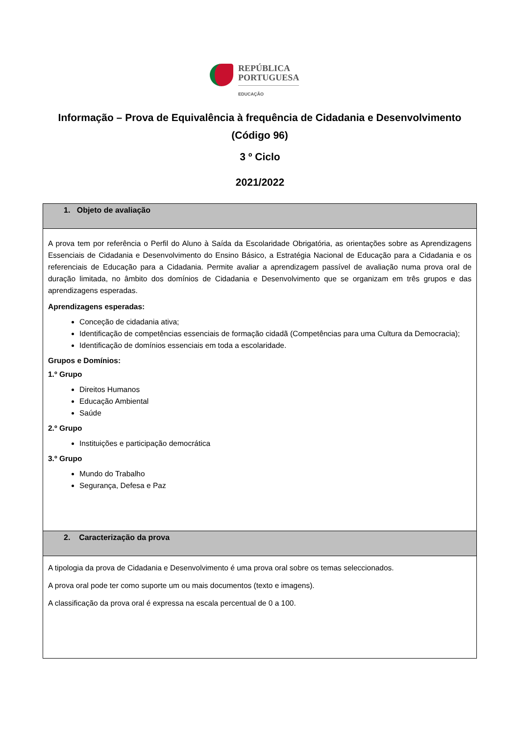REPÚBLICA
PORTUGUESA
EDUCAÇÃO
Informação – Prova de Equivalência à frequência de Cidadania e Desenvolvimento (Código 96)
3 º Ciclo
2021/2022
| 1. Objeto de avaliação |
| --- |
| A prova tem por referência o Perfil do Aluno à Saída da Escolaridade Obrigatória, as orientações sobre as Aprendizagens Essenciais de Cidadania e Desenvolvimento do Ensino Básico, a Estratégia Nacional de Educação para a Cidadania e os referenciais de Educação para a Cidadania. Permite avaliar a aprendizagem passível de avaliação numa prova oral de duração limitada, no âmbito dos domínios de Cidadania e Desenvolvimento que se organizam em três grupos e das aprendizagens esperadas. Aprendizagens esperadas: Conceção de cidadania ativa; Identificação de competências essenciais de formação cidadã (Competências para uma Cultura da Democracia); Identificação de domínios essenciais em toda a escolaridade. Grupos e Domínios: 1.º Grupo Direitos Humanos Educação Ambiental Saúde 2.º Grupo Instituições e participação democrática 3.º Grupo Mundo do Trabalho Segurança, Defesa e Paz |
| 2. Caracterização da prova |
| A tipologia da prova de Cidadania e Desenvolvimento é uma prova oral sobre os temas seleccionados. A prova oral pode ter como suporte um ou mais documentos (texto e imagens). A classificação da prova oral é expressa na escala percentual de 0 a 100. |